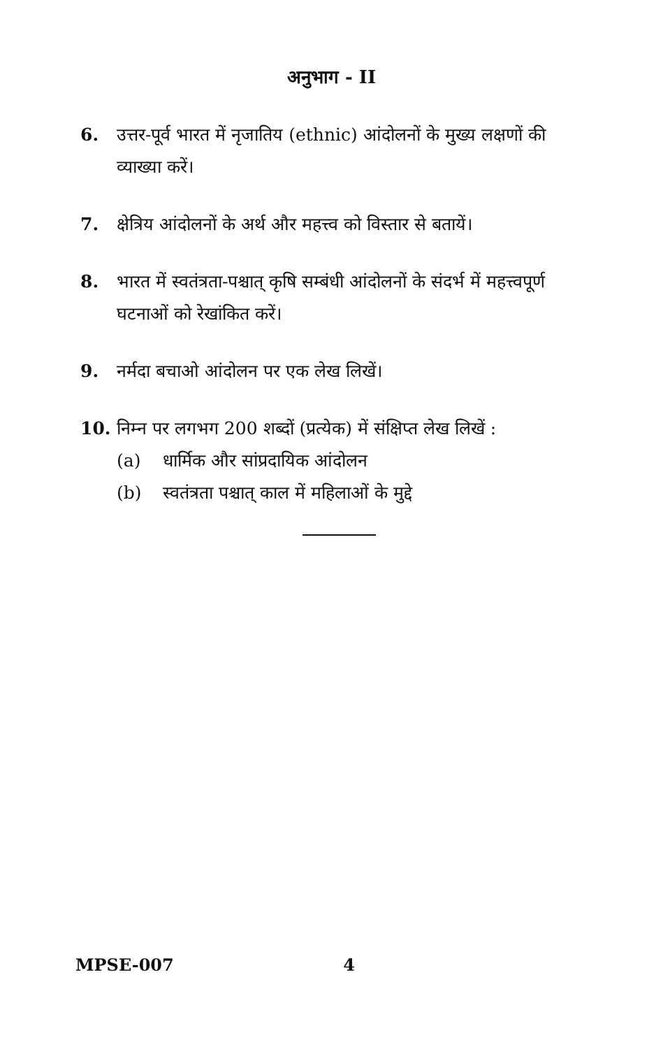अनुभाग - II
6. उत्तर-पूर्व भारत में नृजातिय (ethnic) आंदोलनों के मुख्य लक्षणों की व्याख्या करें।
7. क्षेत्रिय आंदोलनों के अर्थ और महत्त्व को विस्तार से बतायें।
8. भारत में स्वतंत्रता-पश्चात् कृषि सम्बंधी आंदोलनों के संदर्भ में महत्त्वपूर्ण घटनाओं को रेखांकित करें।
9. नर्मदा बचाओ आंदोलन पर एक लेख लिखें।
10. निम्न पर लगभग 200 शब्दों (प्रत्येक) में संक्षिप्त लेख लिखें :
(a) धार्मिक और सांप्रदायिक आंदोलन
(b) स्वतंत्रता पश्चात् काल में महिलाओं के मुद्दे
MPSE-007 4